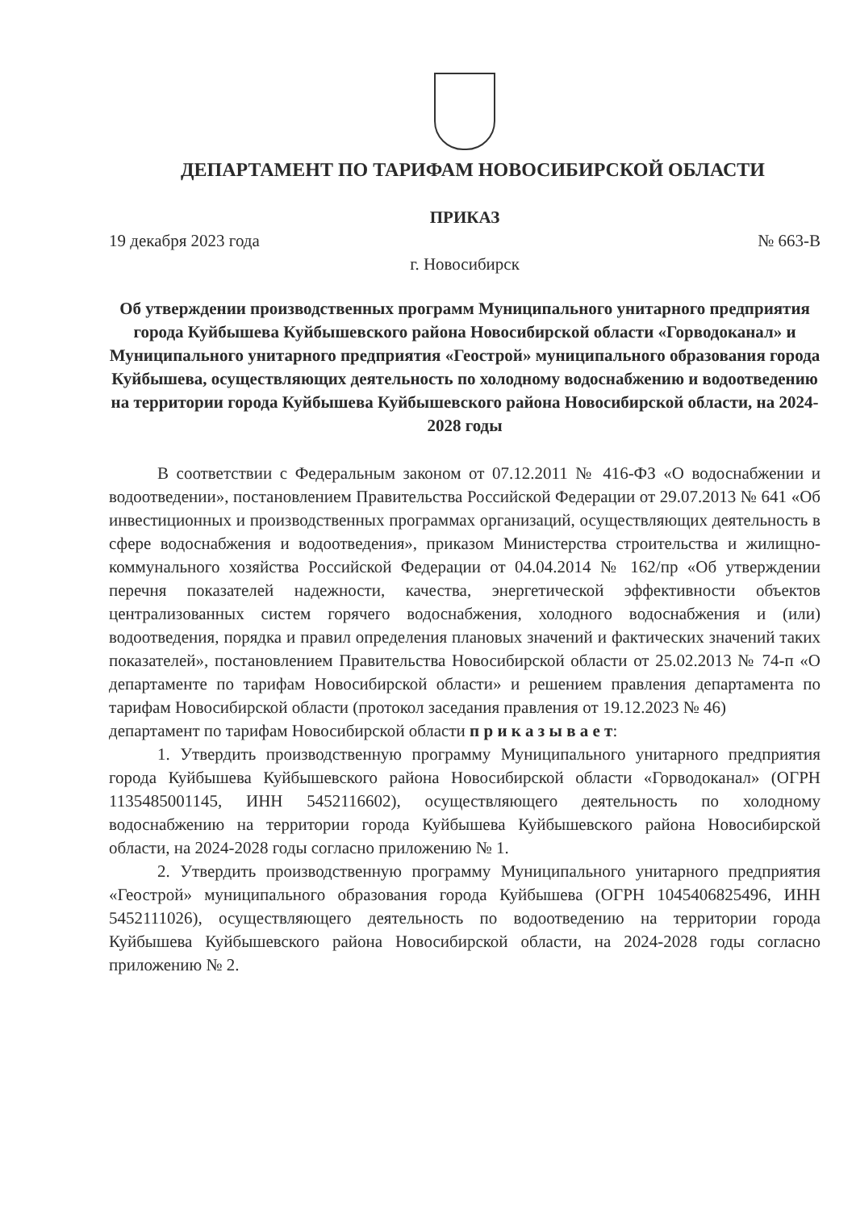ДЕПАРТАМЕНТ ПО ТАРИФАМ НОВОСИБИРСКОЙ ОБЛАСТИ
ПРИКАЗ
19 декабря 2023 года № 663-В
г. Новосибирск
Об утверждении производственных программ Муниципального унитарного предприятия города Куйбышева Куйбышевского района Новосибирской области «Горводоканал» и Муниципального унитарного предприятия «Геострой» муниципального образования города Куйбышева, осуществляющих деятельность по холодному водоснабжению и водоотведению на территории города Куйбышева Куйбышевского района Новосибирской области, на 2024-2028 годы
В соответствии с Федеральным законом от 07.12.2011 № 416-ФЗ «О водоснабжении и водоотведении», постановлением Правительства Российской Федерации от 29.07.2013 № 641 «Об инвестиционных и производственных программах организаций, осуществляющих деятельность в сфере водоснабжения и водоотведения», приказом Министерства строительства и жилищно-коммунального хозяйства Российской Федерации от 04.04.2014 № 162/пр «Об утверждении перечня показателей надежности, качества, энергетической эффективности объектов централизованных систем горячего водоснабжения, холодного водоснабжения и (или) водоотведения, порядка и правил определения плановых значений и фактических значений таких показателей», постановлением Правительства Новосибирской области от 25.02.2013 № 74-п «О департаменте по тарифам Новосибирской области» и решением правления департамента по тарифам Новосибирской области (протокол заседания правления от 19.12.2023 № 46)
департамент по тарифам Новосибирской области п р и к а з ы в а е т:
1. Утвердить производственную программу Муниципального унитарного предприятия города Куйбышева Куйбышевского района Новосибирской области «Горводоканал» (ОГРН 1135485001145, ИНН 5452116602), осуществляющего деятельность по холодному водоснабжению на территории города Куйбышева Куйбышевского района Новосибирской области, на 2024-2028 годы согласно приложению № 1.
2. Утвердить производственную программу Муниципального унитарного предприятия «Геострой» муниципального образования города Куйбышева (ОГРН 1045406825496, ИНН 5452111026), осуществляющего деятельность по водоотведению на территории города Куйбышева Куйбышевского района Новосибирской области, на 2024-2028 годы согласно приложению № 2.